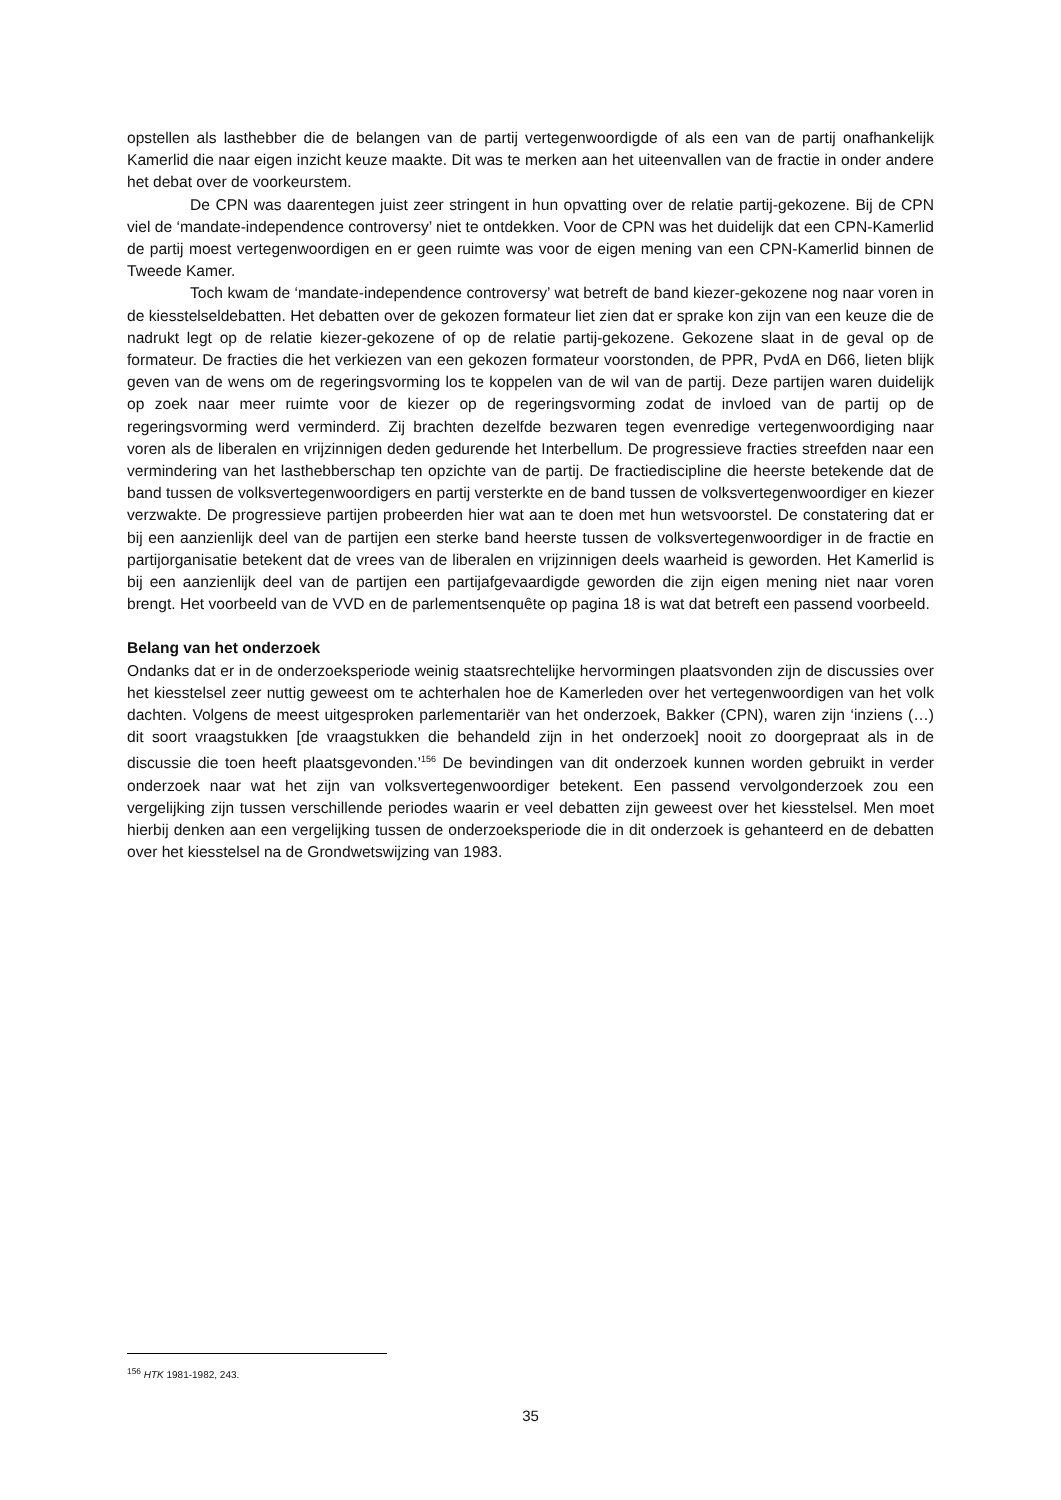opstellen als lasthebber die de belangen van de partij vertegenwoordigde of als een van de partij onafhankelijk Kamerlid die naar eigen inzicht keuze maakte. Dit was te merken aan het uiteenvallen van de fractie in onder andere het debat over de voorkeurstem.
De CPN was daarentegen juist zeer stringent in hun opvatting over de relatie partij-gekozene. Bij de CPN viel de ‘mandate-independence controversy’ niet te ontdekken. Voor de CPN was het duidelijk dat een CPN-Kamerlid de partij moest vertegenwoordigen en er geen ruimte was voor de eigen mening van een CPN-Kamerlid binnen de Tweede Kamer.
Toch kwam de ‘mandate-independence controversy’ wat betreft de band kiezer-gekozene nog naar voren in de kiesstelseldebatten. Het debatten over de gekozen formateur liet zien dat er sprake kon zijn van een keuze die de nadrukt legt op de relatie kiezer-gekozene of op de relatie partij-gekozene. Gekozene slaat in de geval op de formateur. De fracties die het verkiezen van een gekozen formateur voorstonden, de PPR, PvdA en D66, lieten blijk geven van de wens om de regeringsvorming los te koppelen van de wil van de partij. Deze partijen waren duidelijk op zoek naar meer ruimte voor de kiezer op de regeringsvorming zodat de invloed van de partij op de regeringsvorming werd verminderd. Zij brachten dezelfde bezwaren tegen evenredige vertegenwoordiging naar voren als de liberalen en vrijzinnigen deden gedurende het Interbellum. De progressieve fracties streefden naar een vermindering van het lasthebberschap ten opzichte van de partij. De fractiediscipline die heerste betekende dat de band tussen de volksvertegenwoordigers en partij versterkte en de band tussen de volksvertegenwoordiger en kiezer verzwakte. De progressieve partijen probeerden hier wat aan te doen met hun wetsvoorstel. De constatering dat er bij een aanzienlijk deel van de partijen een sterke band heerste tussen de volksvertegenwoordiger in de fractie en partijorganisatie betekent dat de vrees van de liberalen en vrijzinnigen deels waarheid is geworden. Het Kamerlid is bij een aanzienlijk deel van de partijen een partijafgevaardigde geworden die zijn eigen mening niet naar voren brengt. Het voorbeeld van de VVD en de parlementsenquête op pagina 18 is wat dat betreft een passend voorbeeld.
Belang van het onderzoek
Ondanks dat er in de onderzoeksperiode weinig staatsrechtelijke hervormingen plaatsvonden zijn de discussies over het kiesstelsel zeer nuttig geweest om te achterhalen hoe de Kamerleden over het vertegenwoordigen van het volk dachten. Volgens de meest uitgesproken parlementariër van het onderzoek, Bakker (CPN), waren zijn ‘inziens (…) dit soort vraagstukken [de vraagstukken die behandeld zijn in het onderzoek] nooit zo doorgepraat als in de discussie die toen heeft plaatsgevonden.’<sup>156</sup> De bevindingen van dit onderzoek kunnen worden gebruikt in verder onderzoek naar wat het zijn van volksvertegenwoordiger betekent. Een passend vervolgonderzoek zou een vergelijking zijn tussen verschillende periodes waarin er veel debatten zijn geweest over het kiesstelsel. Men moet hierbij denken aan een vergelijking tussen de onderzoeksperiode die in dit onderzoek is gehanteerd en de debatten over het kiesstelsel na de Grondwetswijzing van 1983.
<sup>156</sup> HTK 1981-1982, 243.
35